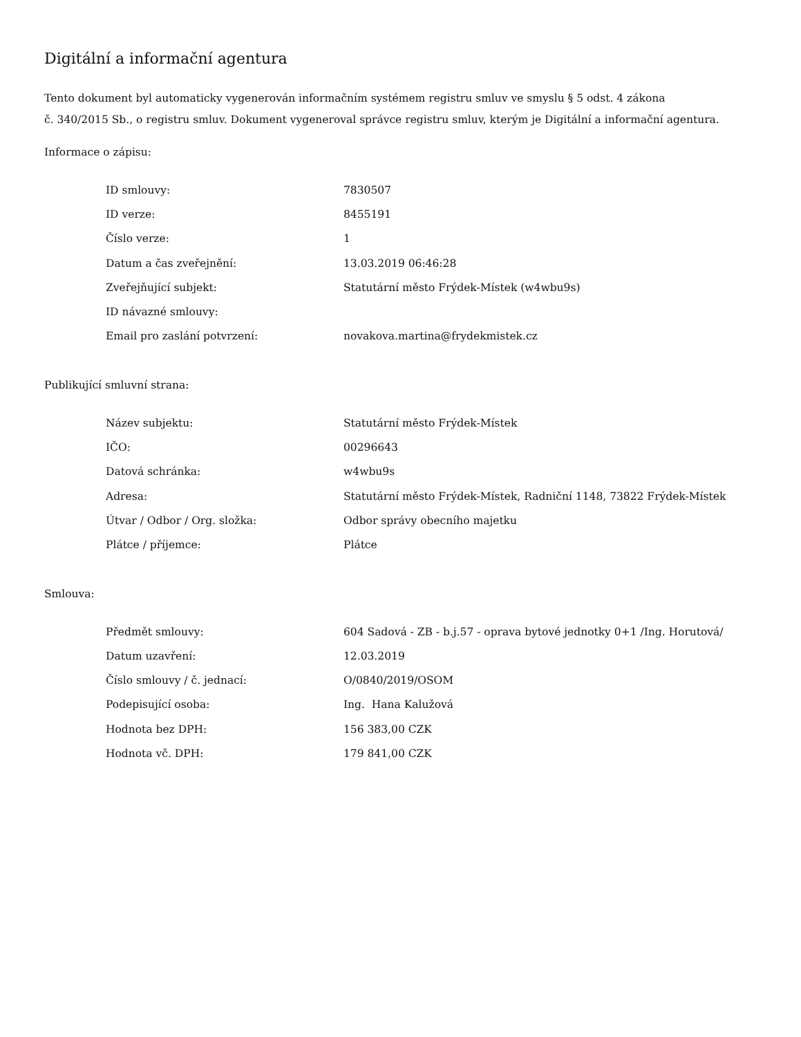Digitální a informační agentura
Tento dokument byl automaticky vygenerován informačním systémem registru smluv ve smyslu § 5 odst. 4 zákona
č. 340/2015 Sb., o registru smluv. Dokument vygeneroval správce registru smluv, kterým je Digitální a informační agentura.
Informace o zápisu:
| ID smlouvy: | 7830507 |
| ID verze: | 8455191 |
| Číslo verze: | 1 |
| Datum a čas zveřejnění: | 13.03.2019 06:46:28 |
| Zveřejňující subjekt: | Statutární město Frýdek-Místek (w4wbu9s) |
| ID návazné smlouvy: | |
| Email pro zaslání potvrzení: | novakova.martina@frydekmistek.cz |
Publikující smluvní strana:
| Název subjektu: | Statutární město Frýdek-Místek |
| IČO: | 00296643 |
| Datová schránka: | w4wbu9s |
| Adresa: | Statutární město Frýdek-Místek, Radniční 1148, 73822 Frýdek-Místek |
| Útvar / Odbor / Org. složka: | Odbor správy obecního majetku |
| Plátce / příjemce: | Plátce |
Smlouva:
| Předmět smlouvy: | 604 Sadová - ZB - b.j.57 - oprava bytové jednotky 0+1 /Ing. Horutová/ |
| Datum uzavření: | 12.03.2019 |
| Číslo smlouvy / č. jednací: | O/0840/2019/OSOM |
| Podepisující osoba: | Ing. Hana Kalužová |
| Hodnota bez DPH: | 156 383,00 CZK |
| Hodnota vč. DPH: | 179 841,00 CZK |